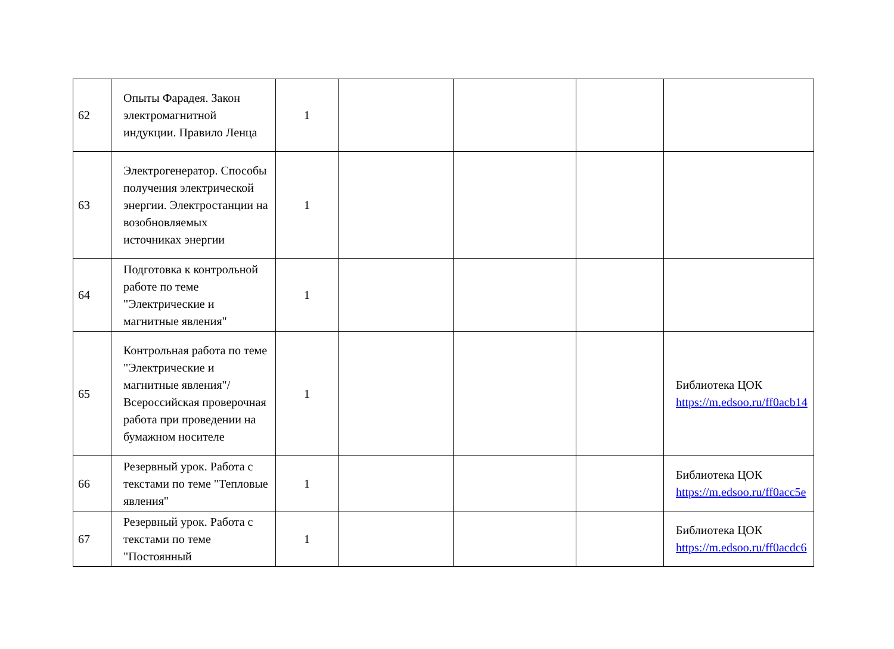| 62 | Опыты Фарадея. Закон электромагнитной индукции. Правило Ленца | 1 | | | | |
| 63 | Электрогенератор. Способы получения электрической энергии. Электростанции на возобновляемых источниках энергии | 1 | | | | |
| 64 | Подготовка к контрольной работе по теме "Электрические и магнитные явления" | 1 | | | | |
| 65 | Контрольная работа по теме "Электрические и магнитные явления"/Всероссийская проверочная работа при проведении на бумажном носителе | 1 | | | | Библиотека ЦОК https://m.edsoo.ru/ff0acb14 |
| 66 | Резервный урок. Работа с текстами по теме "Тепловые явления" | 1 | | | | Библиотека ЦОК https://m.edsoo.ru/ff0acc5e |
| 67 | Резервный урок. Работа с текстами по теме "Постоянный | 1 | | | | Библиотека ЦОК https://m.edsoo.ru/ff0acdc6 |